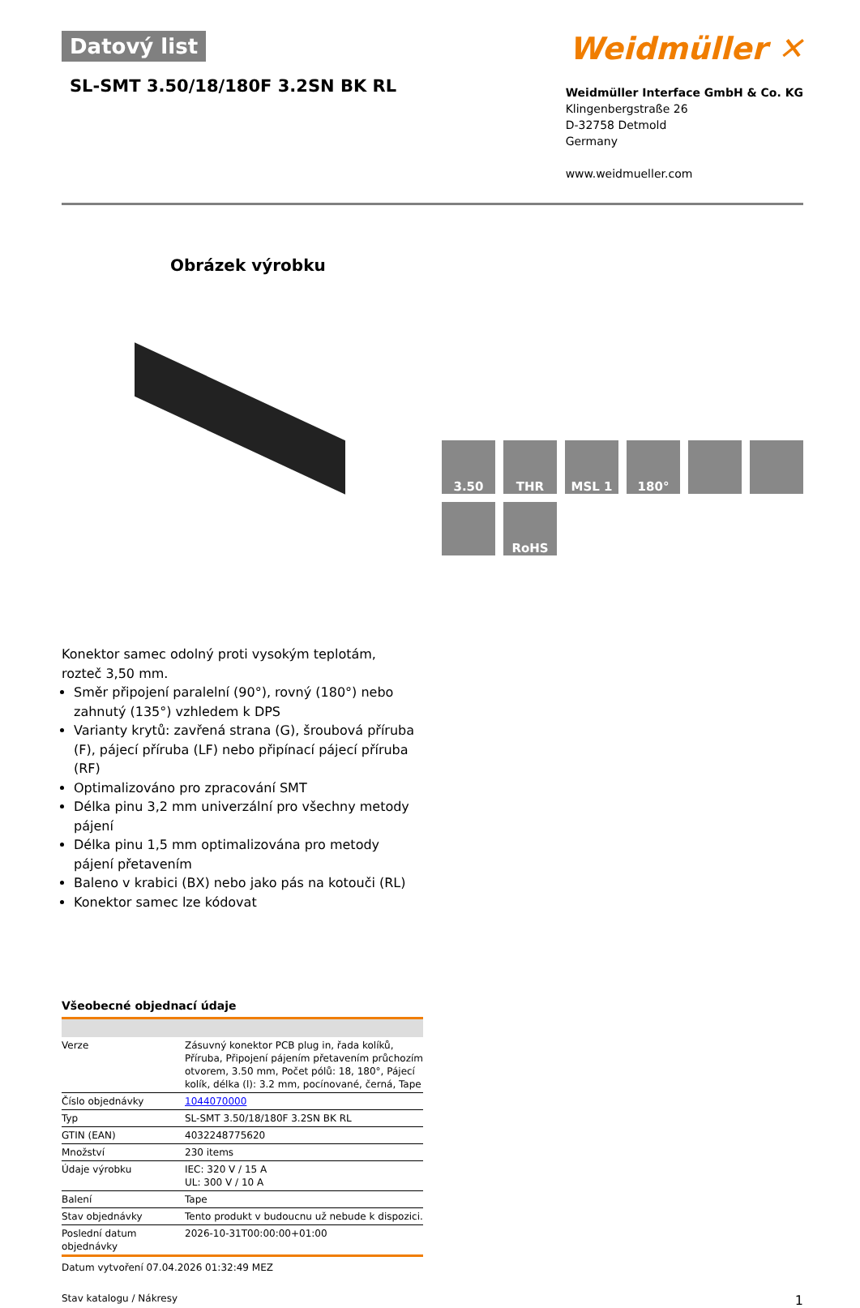Datový list
SL-SMT 3.50/18/180F 3.2SN BK RL
Weidmüller ✕
Weidmüller Interface GmbH & Co. KG
Klingenbergstraße 26
D-32758 Detmold
Germany
www.weidmueller.com
Obrázek výrobku
3.50
THR
MSL 1
180°
RoHS
Konektor samec odolný proti vysokým teplotám, rozteč 3,50 mm.
Směr připojení paralelní (90°), rovný (180°) nebo zahnutý (135°) vzhledem k DPS
Varianty krytů: zavřená strana (G), šroubová příruba (F), pájecí příruba (LF) nebo připínací pájecí příruba (RF)
Optimalizováno pro zpracování SMT
Délka pinu 3,2 mm univerzální pro všechny metody pájení
Délka pinu 1,5 mm optimalizována pro metody pájení přetavením
Baleno v krabici (BX) nebo jako pás na kotouči (RL)
Konektor samec lze kódovat
Všeobecné objednací údaje
| Verze | Zásuvný konektor PCB plug in, řada kolíků, Příruba, Připojení pájením přetavením průchozím otvorem, 3.50 mm, Počet pólů: 18, 180°, Pájecí kolík, délka (l): 3.2 mm, pocínované, černá, Tape |
| Číslo objednávky | 1044070000 |
| Typ | SL-SMT 3.50/18/180F 3.2SN BK RL |
| GTIN (EAN) | 4032248775620 |
| Množství | 230 items |
| Údaje výrobku | IEC: 320 V / 15 A UL: 300 V / 10 A |
| Balení | Tape |
| Stav objednávky | Tento produkt v budoucnu už nebude k dispozici. |
| Poslední datum objednávky | 2026-10-31T00:00:00+01:00 |
Datum vytvoření 07.04.2026 01:32:49 MEZ
Stav katalogu / Nákresy 1